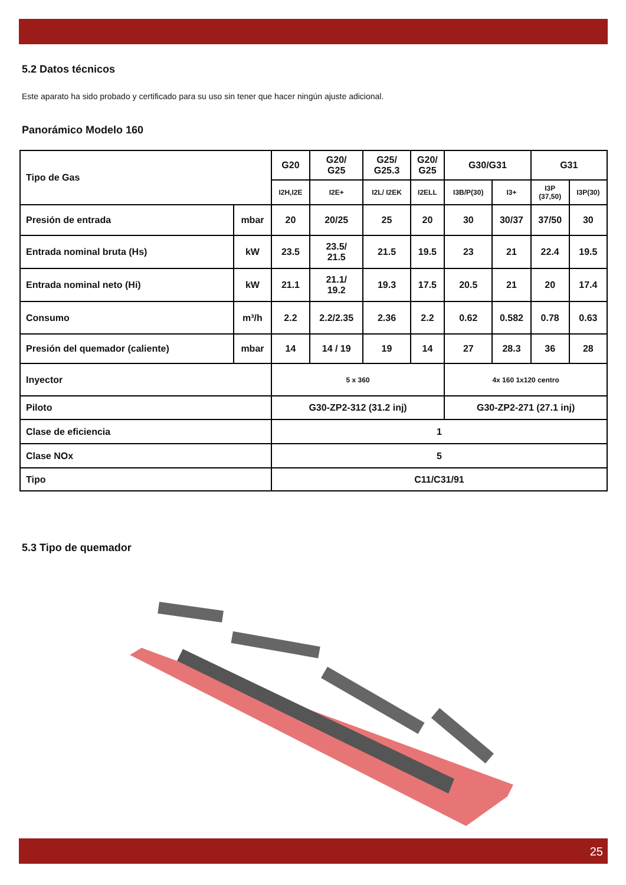5.2 Datos técnicos
Este aparato ha sido probado y certificado para su uso sin tener que hacer ningún ajuste adicional.
Panorámico Modelo 160
| Tipo de Gas | | G20 | G20/ G25 | G25/ G25.3 | G20/ G25 | G30/G31 | | G31 | |
| | | I2H,I2E | I2E+ | I2L/ I2EK | I2ELL | I3B/P(30) | I3+ | I3P (37,50) | I3P(30) |
| Presión de entrada | mbar | 20 | 20/25 | 25 | 20 | 30 | 30/37 | 37/50 | 30 |
| Entrada nominal bruta (Hs) | kW | 23.5 | 23.5/ 21.5 | 21.5 | 19.5 | 23 | 21 | 22.4 | 19.5 |
| Entrada nominal neto (Hi) | kW | 21.1 | 21.1/ 19.2 | 19.3 | 17.5 | 20.5 | 21 | 20 | 17.4 |
| Consumo | m³/h | 2.2 | 2.2/2.35 | 2.36 | 2.2 | 0.62 | 0.582 | 0.78 | 0.63 |
| Presión del quemador (caliente) | mbar | 14 | 14 / 19 | 19 | 14 | 27 | 28.3 | 36 | 28 |
| Inyector | | 5 x 360 | | | | 4x 160 1x120 centro | | | |
| Piloto | | G30-ZP2-312 (31.2 inj) | | | | G30-ZP2-271 (27.1 inj) | | | |
| Clase de eficiencia | | 1 | | | | | | | |
| Clase NOx | | 5 | | | | | | | |
| Tipo | | C11/C31/91 | | | | | | | |
5.3 Tipo de quemador
25